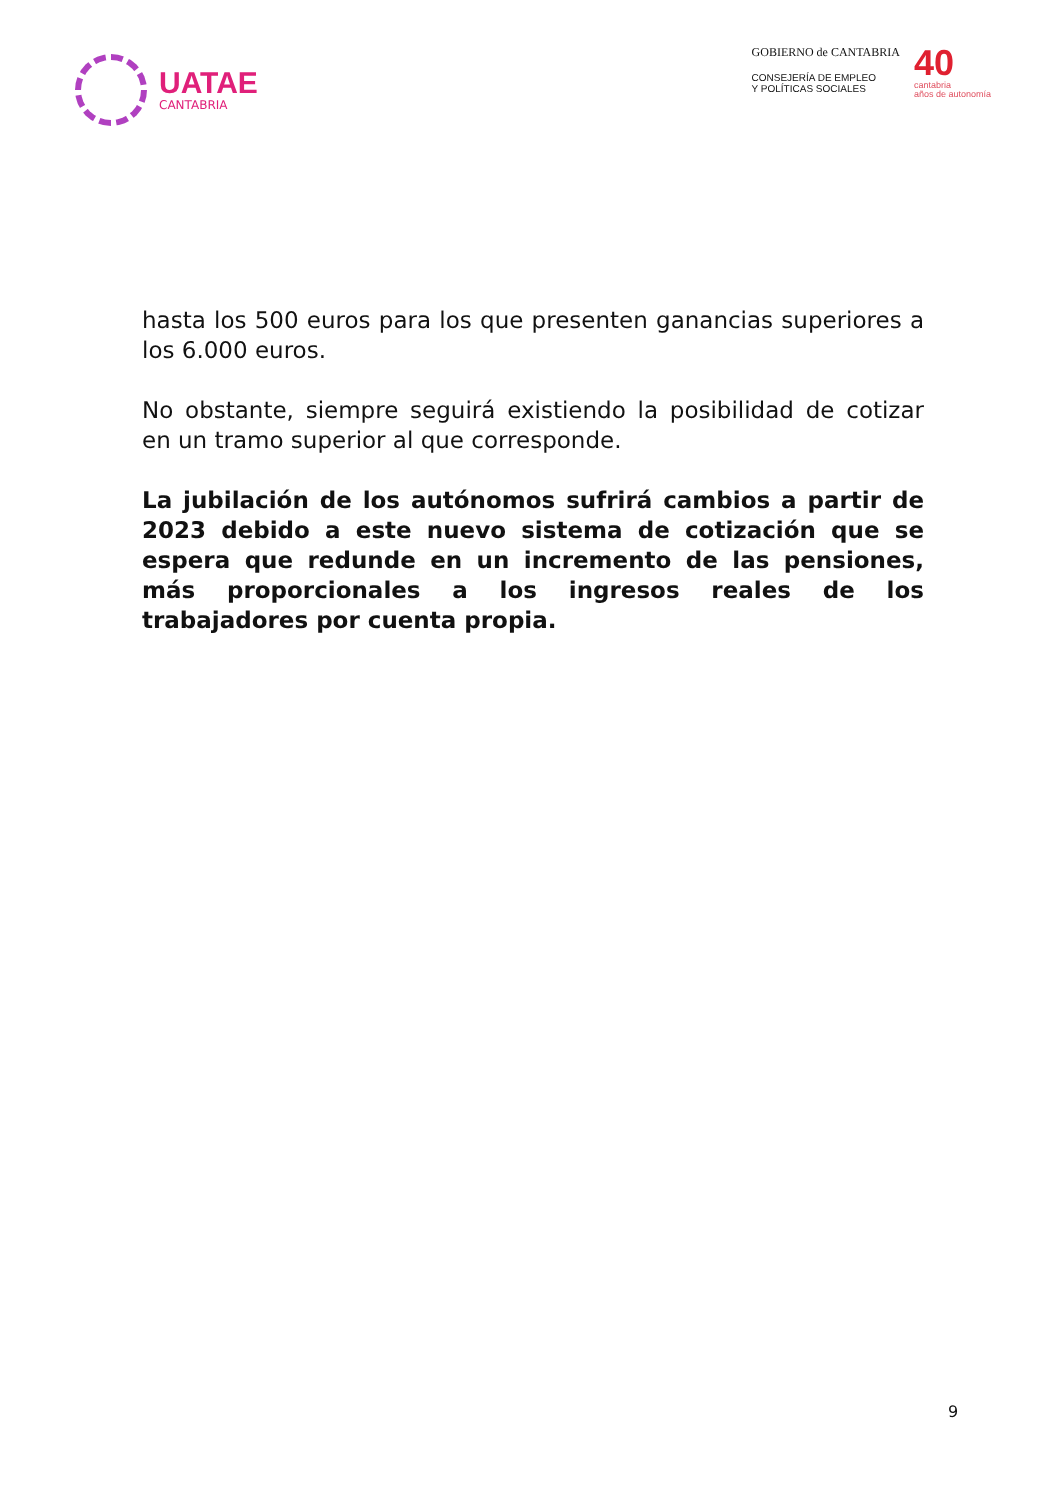UATAE
CANTABRIA
GOBIERNO de CANTABRIA
CONSEJERÍA DE EMPLEO
Y POLÍTICAS SOCIALES
40
cantabria
años de autonomía
hasta los 500 euros para los que presenten ganancias superiores a los 6.000 euros.
No obstante, siempre seguirá existiendo la posibilidad de cotizar en un tramo superior al que corresponde.
La jubilación de los autónomos sufrirá cambios a partir de 2023 debido a este nuevo sistema de cotización que se espera que redunde en un incremento de las pensiones, más proporcionales a los ingresos reales de los trabajadores por cuenta propia.
9